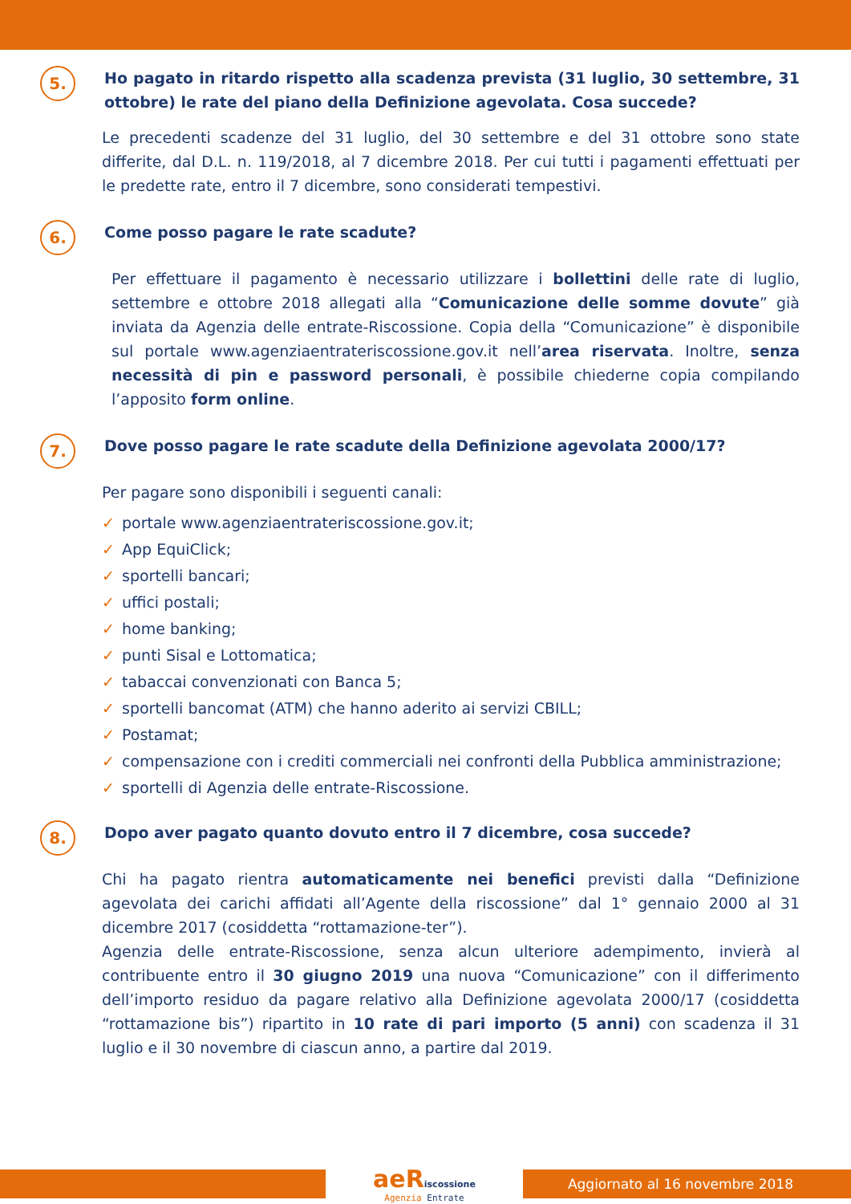5.
Ho pagato in ritardo rispetto alla scadenza prevista (31 luglio, 30 settembre, 31 ottobre) le rate del piano della Definizione agevolata. Cosa succede?
Le precedenti scadenze del 31 luglio, del 30 settembre e del 31 ottobre sono state differite, dal D.L. n. 119/2018, al 7 dicembre 2018. Per cui tutti i pagamenti effettuati per le predette rate, entro il 7 dicembre, sono considerati tempestivi.
6.
Come posso pagare le rate scadute?
Per effettuare il pagamento è necessario utilizzare i bollettini delle rate di luglio, settembre e ottobre 2018 allegati alla “Comunicazione delle somme dovute” già inviata da Agenzia delle entrate-Riscossione. Copia della “Comunicazione” è disponibile sul portale www.agenziaentrateriscossione.gov.it nell’area riservata. Inoltre, senza necessità di pin e password personali, è possibile chiederne copia compilando l’apposito form online.
7.
Dove posso pagare le rate scadute della Definizione agevolata 2000/17?
Per pagare sono disponibili i seguenti canali:
✓ portale www.agenziaentrateriscossione.gov.it;
✓ App EquiClick;
✓ sportelli bancari;
✓ uffici postali;
✓ home banking;
✓ punti Sisal e Lottomatica;
✓ tabaccai convenzionati con Banca 5;
✓ sportelli bancomat (ATM) che hanno aderito ai servizi CBILL;
✓ Postamat;
✓ compensazione con i crediti commerciali nei confronti della Pubblica amministrazione;
✓ sportelli di Agenzia delle entrate-Riscossione.
8.
Dopo aver pagato quanto dovuto entro il 7 dicembre, cosa succede?
Chi ha pagato rientra automaticamente nei benefici previsti dalla “Definizione agevolata dei carichi affidati all’Agente della riscossione” dal 1° gennaio 2000 al 31 dicembre 2017 (cosiddetta “rottamazione-ter”).
Agenzia delle entrate-Riscossione, senza alcun ulteriore adempimento, invierà al contribuente entro il 30 giugno 2019 una nuova “Comunicazione” con il differimento dell’importo residuo da pagare relativo alla Definizione agevolata 2000/17 (cosiddetta “rottamazione bis”) ripartito in 10 rate di pari importo (5 anni) con scadenza il 31 luglio e il 30 novembre di ciascun anno, a partire dal 2019.
aeRiscossione
Agenzia Entrate
Aggiornato al 16 novembre 2018